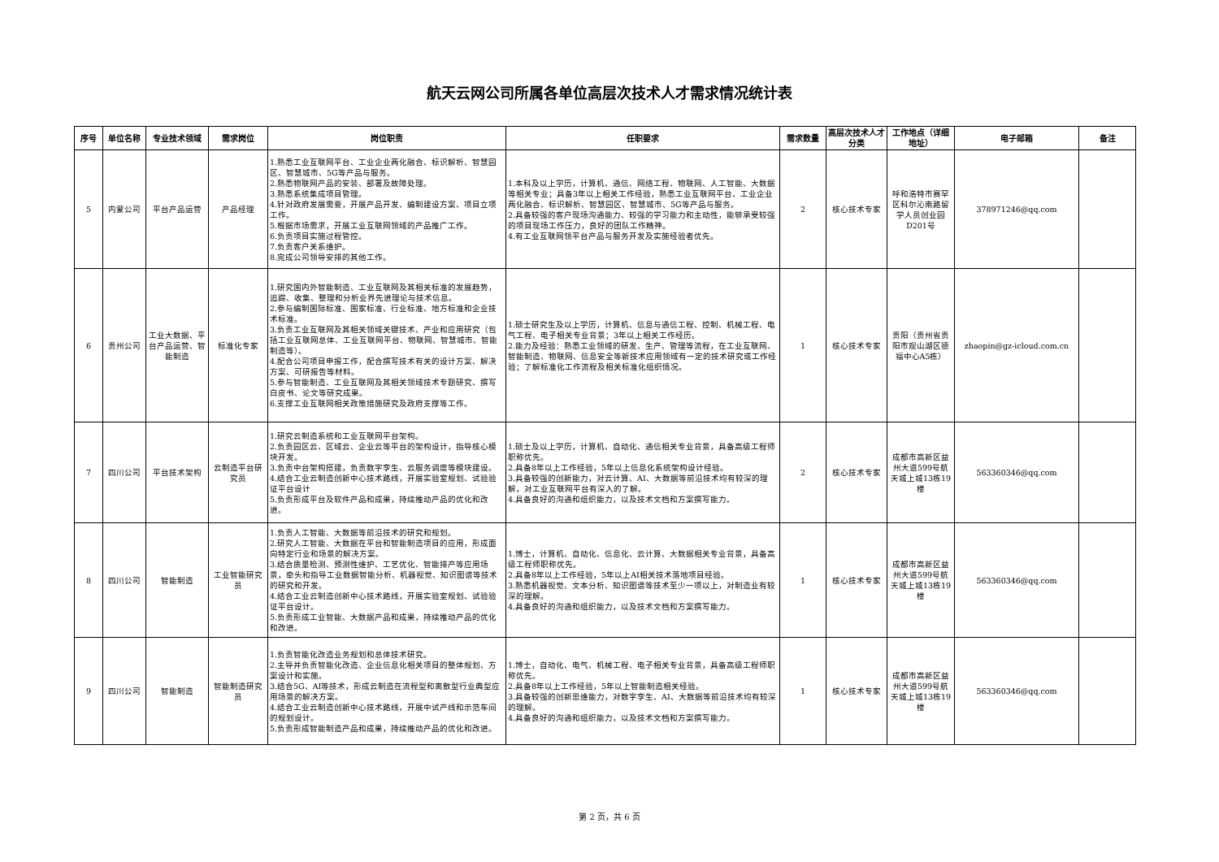航天云网公司所属各单位高层次技术人才需求情况统计表
| 序号 | 单位名称 | 专业技术领域 | 需求岗位 | 岗位职责 | 任职要求 | 需求数量 | 高层次技术人才分类 | 工作地点（详细地址） | 电子邮箱 | 备注 |
| --- | --- | --- | --- | --- | --- | --- | --- | --- | --- | --- |
| 5 | 内蒙公司 | 平台产品运营 | 产品经理 | 1.熟悉工业互联网平台、工业企业两化融合、标识解析、智慧园区、智慧城市、5G等产品与服务。 2.熟悉物联网产品的安装、部署及故障处理。 3.熟悉系统集成项目管理。 4.针对政府发展需要，开展产品开发、编制建设方案、项目立项工作。 5.根据市场需求，开展工业互联网领域的产品推广工作。 6.负责项目实施过程管控。 7.负责客户关系维护。 8.完成公司领导安排的其他工作。 | 1.本科及以上学历，计算机、通信、网络工程、物联网、人工智能、大数据等相关专业；具备3年以上相关工作经验，熟悉工业互联网平台、工业企业两化融合、标识解析、智慧园区、智慧城市、5G等产品与服务。 2.具备较强的客户现场沟通能力、较强的学习能力和主动性，能够承受较强的项目现场工作压力，良好的团队工作精神。 4.有工业互联网领平台产品与服务开发及实施经验者优先。 | 2 | 核心技术专家 | 呼和浩特市赛罕区科尔沁南路留学人员创业园D201号 | 378971246@qq.com | |
| 6 | 贵州公司 | 工业大数据、平台产品运营、智能制造 | 标准化专家 | 1.研究国内外智能制造、工业互联网及其相关标准的发展趋势，追踪、收集、整理和分析业界先进理论与技术信息。 2.参与编制国际标准、国家标准、行业标准、地方标准和企业技术标准。 3.负责工业互联网及其相关领域关键技术、产业和应用研究（包括工业互联网总体、工业互联网平台、物联网、智慧城市、智能制造等）。 4.配合公司项目申报工作，配合撰写技术有关的设计方案、解决方案、可研报告等材料。 5.参与智能制造、工业互联网及其相关领域技术专题研究、撰写白皮书、论文等研究成果。 6.支撑工业互联网相关政策措施研究及政府支撑等工作。 | 1.硕士研究生及以上学历，计算机、信息与通信工程、控制、机械工程、电气工程、电子相关专业背景；3年以上相关工作经历。 2.能力及经验：熟悉工业领域的研发、生产、管理等流程，在工业互联网、智能制造、物联网、信息安全等新技术应用领域有一定的技术研究或工作经验；了解标准化工作流程及相关标准化组织情况。 | 1 | 核心技术专家 | 贵阳（贵州省贵阳市观山湖区德福中心A5栋） | zhaopin@gz-icloud.com.cn | |
| 7 | 四川公司 | 平台技术架构 | 云制造平台研究员 | 1.研究云制造系统和工业互联网平台架构。 2.负责园区云、区域云、企业云等平台的架构设计，指导核心模块开发。 3.负责中台架构搭建，负责数字孪生、云服务调度等模块建设。 4.结合工业云制造创新中心技术路线，开展实验室规划、试验验证平台设计 5.负责形成平台及软件产品和成果，持续推动产品的优化和改进。 | 1.硕士及以上学历，计算机、自动化、通信相关专业背景，具备高级工程师职称优先。 2.具备8年以上工作经验，5年以上信息化系统架构设计经验。 3.具备较强的创新能力，对云计算、AI、大数据等前沿技术均有较深的理解，对工业互联网平台有深入的了解。 4.具备良好的沟通和组织能力，以及技术文档和方案撰写能力。 | 2 | 核心技术专家 | 成都市高新区益州大道599号航天城上城13栋19楼 | 563360346@qq.com | |
| 8 | 四川公司 | 智能制造 | 工业智能研究员 | 1.负责人工智能、大数据等前沿技术的研究和规划。 2.研究人工智能、大数据在平台和智能制造项目的应用，形成面向特定行业和场景的解决方案。 3.结合质量检测、预测性维护、工艺优化、智能排产等应用场景，牵头和指导工业数据智能分析、机器视觉、知识图谱等技术的研究和开发。 4.结合工业云制造创新中心技术路线，开展实验室规划、试验验证平台设计。 5.负责形成工业智能、大数据产品和成果，持续推动产品的优化和改进。 | 1.博士，计算机、自动化、信息化、云计算、大数据相关专业背景，具备高级工程师职称优先。 2.具备8年以上工作经验，5年以上AI相关技术落地项目经验。 3.熟悉机器视觉、文本分析、知识图谱等技术至少一项以上，对制造业有较深的理解。 4.具备良好的沟通和组织能力，以及技术文档和方案撰写能力。 | 1 | 核心技术专家 | 成都市高新区益州大道599号航天城上城13栋19楼 | 563360346@qq.com | |
| 9 | 四川公司 | 智能制造 | 智能制造研究员 | 1.负责智能化改造业务规划和总体技术研究。 2.主导并负责智能化改造、企业信息化相关项目的整体规划、方案设计和实施。 3.结合5G、AI等技术，形成云制造在流程型和离散型行业典型应用场景的解决方案。 4.结合工业云制造创新中心技术路线，开展中试产线和示范车间的规划设计。 5.负责形成智能制造产品和成果，持续推动产品的优化和改进。 | 1.博士，自动化、电气、机械工程、电子相关专业背景，具备高级工程师职称优先。 2.具备8年以上工作经验，5年以上智能制造相关经验。 3.具备较强的创新思维能力，对数字孪生、AI、大数据等前沿技术均有较深的理解。 4.具备良好的沟通和组织能力，以及技术文档和方案撰写能力。 | 1 | 核心技术专家 | 成都市高新区益州大道599号航天城上城13栋19楼 | 563360346@qq.com | |
第 2 页，共 6 页